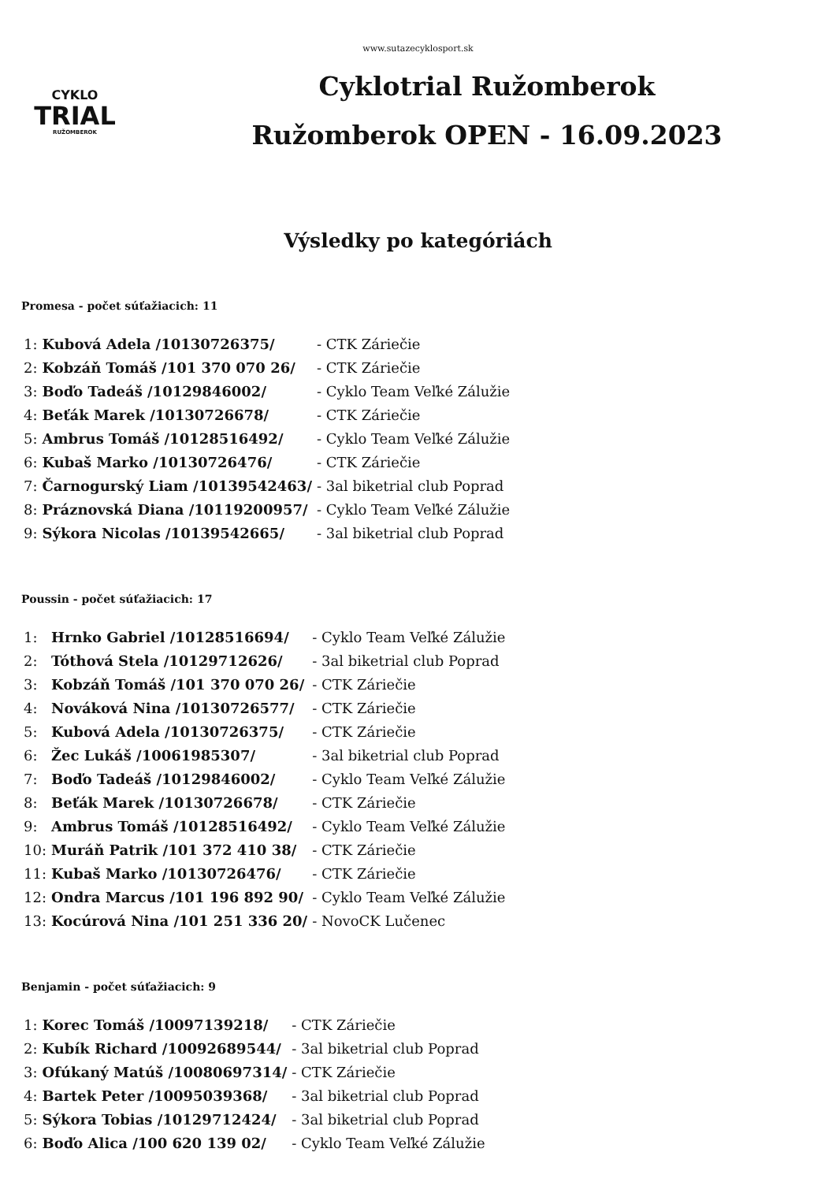www.sutazecyklosport.sk
CYKLO
TRIAL
RUŽOMBEROK
Cyklotrial Ružomberok
Ružomberok OPEN - 16.09.2023
Výsledky po kategóriách
Promesa - počet súťažiacich: 11
| 1: | Kubová Adela /10130726375/ | - CTK Záriečie |
| 2: | Kobzáň Tomáš /101 370 070 26/ | - CTK Záriečie |
| 3: | Boďo Tadeáš /10129846002/ | - Cyklo Team Veľké Zálužie |
| 4: | Beťák Marek /10130726678/ | - CTK Záriečie |
| 5: | Ambrus Tomáš /10128516492/ | - Cyklo Team Veľké Zálužie |
| 6: | Kubaš Marko /10130726476/ | - CTK Záriečie |
| 7: | Čarnogurský Liam /10139542463/ | - 3al biketrial club Poprad |
| 8: | Práznovská Diana /10119200957/ | - Cyklo Team Veľké Zálužie |
| 9: | Sýkora Nicolas /10139542665/ | - 3al biketrial club Poprad |
Poussin - počet súťažiacich: 17
| 1: | Hrnko Gabriel /10128516694/ | - Cyklo Team Veľké Zálužie |
| 2: | Tóthová Stela /10129712626/ | - 3al biketrial club Poprad |
| 3: | Kobzáň Tomáš /101 370 070 26/ | - CTK Záriečie |
| 4: | Nováková Nina /10130726577/ | - CTK Záriečie |
| 5: | Kubová Adela /10130726375/ | - CTK Záriečie |
| 6: | Žec Lukáš /10061985307/ | - 3al biketrial club Poprad |
| 7: | Boďo Tadeáš /10129846002/ | - Cyklo Team Veľké Zálužie |
| 8: | Beťák Marek /10130726678/ | - CTK Záriečie |
| 9: | Ambrus Tomáš /10128516492/ | - Cyklo Team Veľké Zálužie |
| 10: | Muráň Patrik /101 372 410 38/ | - CTK Záriečie |
| 11: | Kubaš Marko /10130726476/ | - CTK Záriečie |
| 12: | Ondra Marcus /101 196 892 90/ | - Cyklo Team Veľké Zálužie |
| 13: | Kocúrová Nina /101 251 336 20/ | - NovoCK Lučenec |
Benjamin - počet súťažiacich: 9
| 1: | Korec Tomáš /10097139218/ | - CTK Záriečie |
| 2: | Kubík Richard /10092689544/ | - 3al biketrial club Poprad |
| 3: | Ofúkaný Matúš /10080697314/ | - CTK Záriečie |
| 4: | Bartek Peter /10095039368/ | - 3al biketrial club Poprad |
| 5: | Sýkora Tobias /10129712424/ | - 3al biketrial club Poprad |
| 6: | Boďo Alica /100 620 139 02/ | - Cyklo Team Veľké Zálužie |